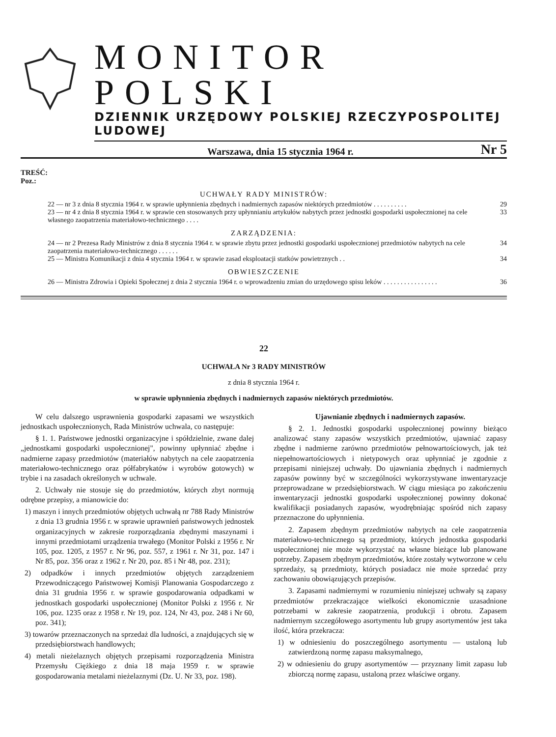MONITOR POLSKI
DZIENNIK URZĘDOWY POLSKIEJ RZECZYPOSPOLITEJ LUDOWEJ
Warszawa, dnia 15 stycznia 1964 r. Nr 5
TREŚĆ:
Poz.:
UCHWAŁY RADY MINISTRÓW:
22 — nr 3 z dnia 8 stycznia 1964 r. w sprawie upłynnienia zbędnych i nadmiernych zapasów niektórych przedmiotów . . . . . . . . . . 29
23 — nr 4 z dnia 8 stycznia 1964 r. w sprawie cen stosowanych przy upłynnianiu artykułów nabytych przez jednostki gospodarki uspołecznionej na cele własnego zaopatrzenia materiałowo-technicznego . . . . 33
ZARZĄDZENIA:
24 — nr 2 Prezesa Rady Ministrów z dnia 8 stycznia 1964 r. w sprawie zbytu przez jednostki gospodarki uspołecznionej przedmiotów nabytych na cele zaopatrzenia materiałowo-technicznego . . . . . . 34
25 — Ministra Komunikacji z dnia 4 stycznia 1964 r. w sprawie zasad eksploatacji statków powietrznych . . 34
OBWIESZCZENIE
26 — Ministra Zdrowia i Opieki Społecznej z dnia 2 stycznia 1964 r. o wprowadzeniu zmian do urzędowego spisu leków . . . . . . . . . . . . . . . . 36
22
UCHWAŁA Nr 3 RADY MINISTRÓW
z dnia 8 stycznia 1964 r.
w sprawie upłynnienia zbędnych i nadmiernych zapasów niektórych przedmiotów.
W celu dalszego usprawnienia gospodarki zapasami we wszystkich jednostkach uspołecznionych, Rada Ministrów uchwala, co następuje:
§ 1. 1. Państwowe jednostki organizacyjne i spółdzielnie, zwane dalej „jednostkami gospodarki uspołecznionej", powinny upłynniać zbędne i nadmierne zapasy przedmiotów (materiałów nabytych na cele zaopatrzenia materiałowo-technicznego oraz półfabrykatów i wyrobów gotowych) w trybie i na zasadach określonych w uchwale.
2. Uchwały nie stosuje się do przedmiotów, których zbyt normują odrębne przepisy, a mianowicie do:
1) maszyn i innych przedmiotów objętych uchwałą nr 788 Rady Ministrów z dnia 13 grudnia 1956 r. w sprawie uprawnień państwowych jednostek organizacyjnych w zakresie rozporządzania zbędnymi maszynami i innymi przedmiotami urządzenia trwałego (Monitor Polski z 1956 r. Nr 105, poz. 1205, z 1957 r. Nr 96, poz. 557, z 1961 r. Nr 31, poz. 147 i Nr 85, poz. 356 oraz z 1962 r. Nr 20, poz. 85 i Nr 48, poz. 231);
2) odpadków i innych przedmiotów objętych zarządzeniem Przewodniczącego Państwowej Komisji Planowania Gospodarczego z dnia 31 grudnia 1956 r. w sprawie gospodarowania odpadkami w jednostkach gospodarki uspołecznionej (Monitor Polski z 1956 r. Nr 106, poz. 1235 oraz z 1958 r. Nr 19, poz. 124, Nr 43, poz. 248 i Nr 60, poz. 341);
3) towarów przeznaczonych na sprzedaż dla ludności, a znajdujących się w przedsiębiorstwach handlowych;
4) metali nieżelaznych objętych przepisami rozporządzenia Ministra Przemysłu Ciężkiego z dnia 18 maja 1959 r. w sprawie gospodarowania metalami nieżelaznymi (Dz. U. Nr 33, poz. 198).
Ujawnianie zbędnych i nadmiernych zapasów.
§ 2. 1. Jednostki gospodarki uspołecznionej powinny bieżąco analizować stany zapasów wszystkich przedmiotów, ujawniać zapasy zbędne i nadmierne zarówno przedmiotów pełnowartościowych, jak też niepełnowartościowych i nietypowych oraz upłynniać je zgodnie z przepisami niniejszej uchwały. Do ujawniania zbędnych i nadmiernych zapasów powinny być w szczególności wykorzystywane inwentaryzacje przeprowadzane w przedsiębiorstwach. W ciągu miesiąca po zakończeniu inwentaryzacji jednostki gospodarki uspołecznionej powinny dokonać kwalifikacji posiadanych zapasów, wyodrębniając spośród nich zapasy przeznaczone do upłynnienia.
2. Zapasem zbędnym przedmiotów nabytych na cele zaopatrzenia materiałowo-technicznego są przedmioty, których jednostka gospodarki uspołecznionej nie może wykorzystać na własne bieżące lub planowane potrzeby. Zapasem zbędnym przedmiotów, które zostały wytworzone w celu sprzedaży, są przedmioty, których posiadacz nie może sprzedać przy zachowaniu obowiązujących przepisów.
3. Zapasami nadmiernymi w rozumieniu niniejszej uchwały są zapasy przedmiotów przekraczające wielkości ekonomicznie uzasadnione potrzebami w zakresie zaopatrzenia, produkcji i obrotu. Zapasem nadmiernym szczegółowego asortymentu lub grupy asortymentów jest taka ilość, która przekracza:
1) w odniesieniu do poszczególnego asortymentu — ustaloną lub zatwierdzoną normę zapasu maksymalnego,
2) w odniesieniu do grupy asortymentów — przyznany limit zapasu lub zbiorczą normę zapasu, ustaloną przez właściwe organy.